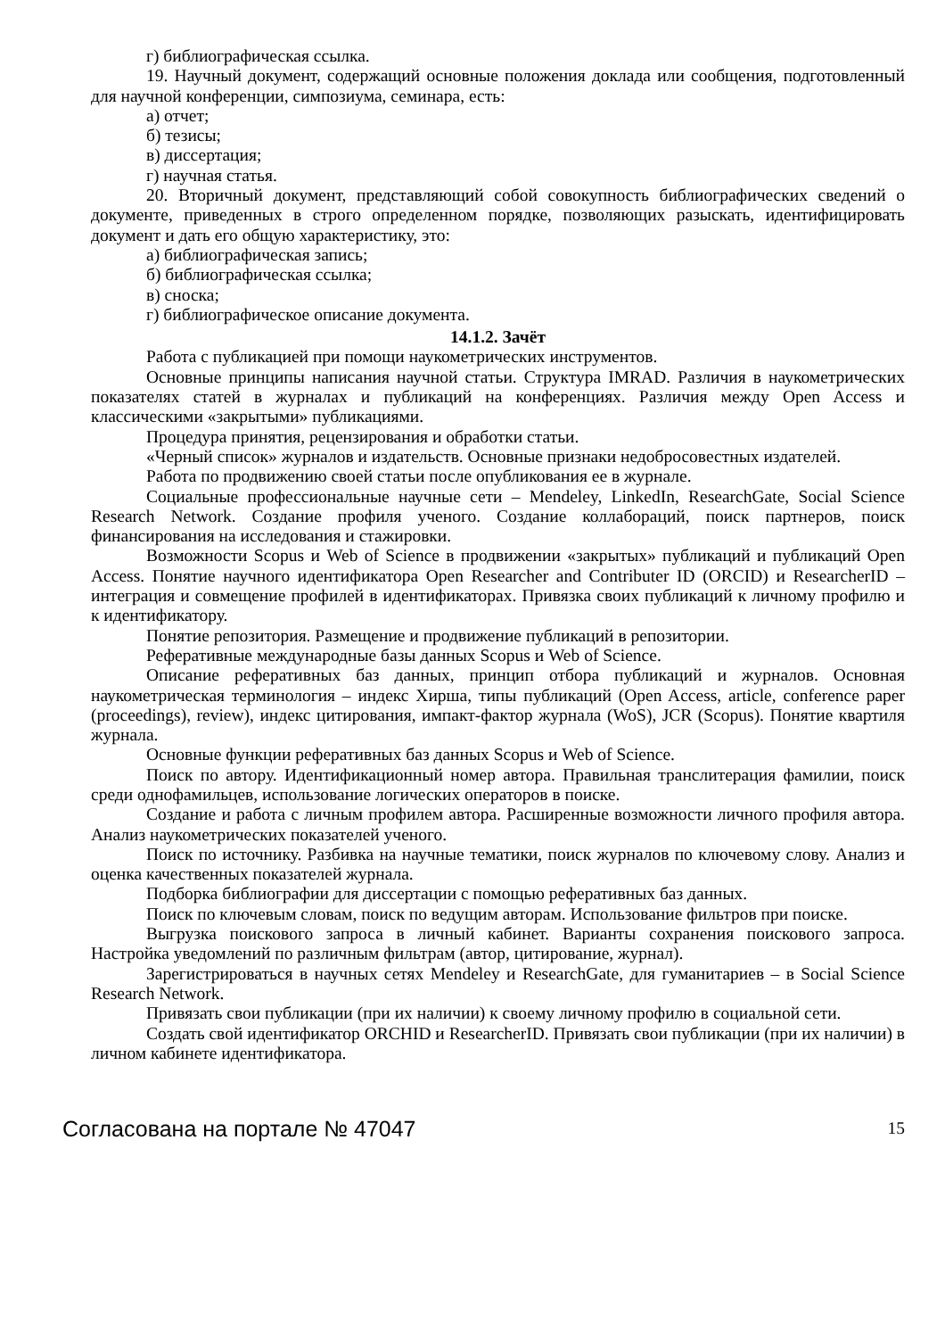г) библиографическая ссылка.
19. Научный документ, содержащий основные положения доклада или сообщения, подготовленный для научной конференции, симпозиума, семинара, есть:
а) отчет;
б) тезисы;
в) диссертация;
г) научная статья.
20. Вторичный документ, представляющий собой совокупность библиографических сведений о документе, приведенных в строго определенном порядке, позволяющих разыскать, идентифицировать документ и дать его общую характеристику, это:
а) библиографическая запись;
б) библиографическая ссылка;
в) сноска;
г) библиографическое описание документа.
14.1.2. Зачёт
Работа с публикацией при помощи наукометрических инструментов.
Основные принципы написания научной статьи. Структура IMRAD. Различия в наукометрических показателях статей в журналах и публикаций на конференциях. Различия между Open Access и классическими «закрытыми» публикациями.
Процедура принятия, рецензирования и обработки статьи.
«Черный список» журналов и издательств. Основные признаки недобросовестных издателей.
Работа по продвижению своей статьи после опубликования ее в журнале.
Социальные профессиональные научные сети – Mendeley, LinkedIn, ResearchGate, Social Science Research Network. Создание профиля ученого. Создание коллабораций, поиск партнеров, поиск финансирования на исследования и стажировки.
Возможности Scopus и Web of Science в продвижении «закрытых» публикаций и публикаций Open Access. Понятие научного идентификатора Open Researcher and Contributer ID (ORCID) и ResearcherID – интеграция и совмещение профилей в идентификаторах. Привязка своих публикаций к личному профилю и к идентификатору.
Понятие репозитория. Размещение и продвижение публикаций в репозитории.
Реферативные международные базы данных Scopus и Web of Science.
Описание реферативных баз данных, принцип отбора публикаций и журналов. Основная наукометрическая терминология – индекс Хирша, типы публикаций (Open Access, article, conference paper (proceedings), review), индекс цитирования, импакт-фактор журнала (WoS), JCR (Scopus). Понятие квартиля журнала.
Основные функции реферативных баз данных Scopus и Web of Science.
Поиск по автору. Идентификационный номер автора. Правильная транслитерация фамилии, поиск среди однофамильцев, использование логических операторов в поиске.
Создание и работа с личным профилем автора. Расширенные возможности личного профиля автора. Анализ наукометрических показателей ученого.
Поиск по источнику. Разбивка на научные тематики, поиск журналов по ключевому слову. Анализ и оценка качественных показателей журнала.
Подборка библиографии для диссертации с помощью реферативных баз данных.
Поиск по ключевым словам, поиск по ведущим авторам. Использование фильтров при поиске.
Выгрузка поискового запроса в личный кабинет. Варианты сохранения поискового запроса. Настройка уведомлений по различным фильтрам (автор, цитирование, журнал).
Зарегистрироваться в научных сетях Mendeley и ResearchGate, для гуманитариев – в Social Science Research Network.
Привязать свои публикации (при их наличии) к своему личному профилю в социальной сети.
Создать свой идентификатор ORCHID и ResearcherID. Привязать свои публикации (при их наличии) в личном кабинете идентификатора.
Согласована на портале № 47047 15